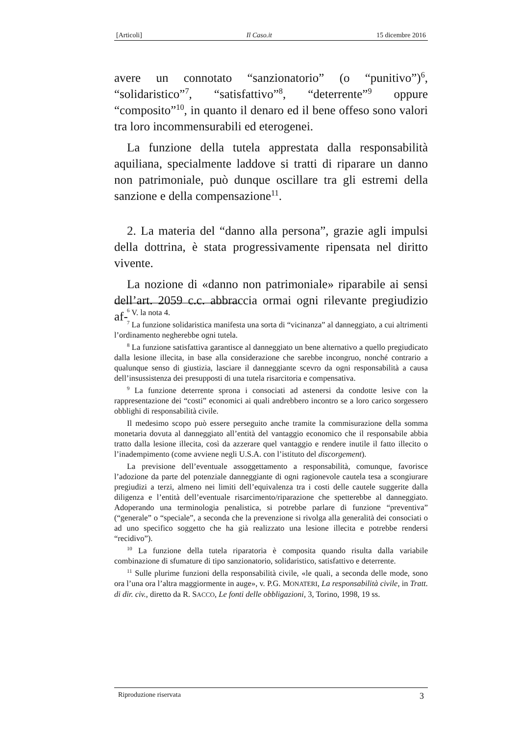[Articoli] Il Caso.it 15 dicembre 2016
avere un connotato “sanzionatorio” (o “punitivo”)<sup>6</sup>, “solidaristico”<sup>7</sup>, “satisfattivo”<sup>8</sup>, “deterrente”<sup>9</sup> oppure “composito”<sup>10</sup>, in quanto il denaro ed il bene offeso sono valori tra loro incommensurabili ed eterogenei.
La funzione della tutela apprestata dalla responsabilità aquiliana, specialmente laddove si tratti di riparare un danno non patrimoniale, può dunque oscillare tra gli estremi della sanzione e della compensazione<sup>11</sup>.
2. La materia del “danno alla persona”, grazie agli impulsi della dottrina, è stata progressivamente ripensata nel diritto vivente.
La nozione di «danno non patrimoniale» riparabile ai sensi dell’art. 2059 c.c. abbraccia ormai ogni rilevante pregiudizio af-
<sup>6</sup> V. la nota 4.
<sup>7</sup> La funzione solidaristica manifesta una sorta di “vicinanza” al danneggiato, a cui altrimenti l’ordinamento negherebbe ogni tutela.
<sup>8</sup> La funzione satisfattiva garantisce al danneggiato un bene alternativo a quello pregiudicato dalla lesione illecita, in base alla considerazione che sarebbe incongruo, nonché contrario a qualunque senso di giustizia, lasciare il danneggiante scevro da ogni responsabilità a causa dell’insussistenza dei presupposti di una tutela risarcitoria e compensativa.
<sup>9</sup> La funzione deterrente sprona i consociati ad astenersi da condotte lesive con la rappresentazione dei “costi” economici ai quali andrebbero incontro se a loro carico sorgessero obblighi di responsabilità civile.
Il medesimo scopo può essere perseguito anche tramite la commisurazione della somma monetaria dovuta al danneggiato all’entità del vantaggio economico che il responsabile abbia tratto dalla lesione illecita, così da azzerare quel vantaggio e rendere inutile il fatto illecito o l’inadempimento (come avviene negli U.S.A. con l’istituto del discorgement).
La previsione dell’eventuale assoggettamento a responsabilità, comunque, favorisce l’adozione da parte del potenziale danneggiante di ogni ragionevole cautela tesa a scongiurare pregiudizi a terzi, almeno nei limiti dell’equivalenza tra i costi delle cautele suggerite dalla diligenza e l’entità dell’eventuale risarcimento/riparazione che spetterebbe al danneggiato. Adoperando una terminologia penalistica, si potrebbe parlare di funzione “preventiva” (“generale” o “speciale”, a seconda che la prevenzione si rivolga alla generalità dei consociati o ad uno specifico soggetto che ha già realizzato una lesione illecita e potrebbe rendersi “recidivo”).
<sup>10</sup> La funzione della tutela riparatoria è composita quando risulta dalla variabile combinazione di sfumature di tipo sanzionatorio, solidaristico, satisfattivo e deterrente.
<sup>11</sup> Sulle plurime funzioni della responsabilità civile, «le quali, a seconda delle mode, sono ora l’una ora l’altra maggiormente in auge», v. P.G. MONATERI, La responsabilità civile, in Tratt. di dir. civ., diretto da R. SACCO, Le fonti delle obbligazioni, 3, Torino, 1998, 19 ss.
Riproduzione riservata 3